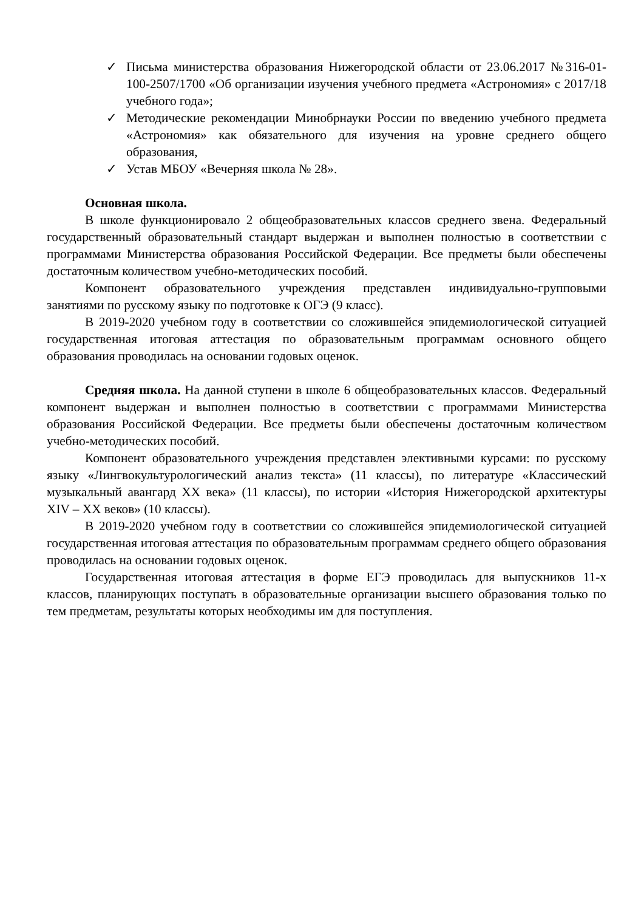✓ Письма министерства образования Нижегородской области от 23.06.2017 №316-01-100-2507/1700 «Об организации изучения учебного предмета «Астрономия» с 2017/18 учебного года»;
✓ Методические рекомендации Минобрнауки России по введению учебного предмета «Астрономия» как обязательного для изучения на уровне среднего общего образования,
✓ Устав МБОУ «Вечерняя школа № 28».
Основная школа.
В школе функционировало 2 общеобразовательных классов среднего звена. Федеральный государственный образовательный стандарт выдержан и выполнен полностью в соответствии с программами Министерства образования Российской Федерации. Все предметы были обеспечены достаточным количеством учебно-методических пособий.
Компонент образовательного учреждения представлен индивидуально-групповыми занятиями по русскому языку по подготовке к ОГЭ (9 класс).
В 2019-2020 учебном году в соответствии со сложившейся эпидемиологической ситуацией государственная итоговая аттестация по образовательным программам основного общего образования проводилась на основании годовых оценок.
Средняя школа. На данной ступени в школе 6 общеобразовательных классов. Федеральный компонент выдержан и выполнен полностью в соответствии с программами Министерства образования Российской Федерации. Все предметы были обеспечены достаточным количеством учебно-методических пособий.
Компонент образовательного учреждения представлен элективными курсами: по русскому языку «Лингвокультурологический анализ текста» (11 классы), по литературе «Классический музыкальный авангард XX века» (11 классы), по истории «История Нижегородской архитектуры XIV – XX веков» (10 классы).
В 2019-2020 учебном году в соответствии со сложившейся эпидемиологической ситуацией государственная итоговая аттестация по образовательным программам среднего общего образования проводилась на основании годовых оценок.
Государственная итоговая аттестация в форме ЕГЭ проводилась для выпускников 11-х классов, планирующих поступать в образовательные организации высшего образования только по тем предметам, результаты которых необходимы им для поступления.